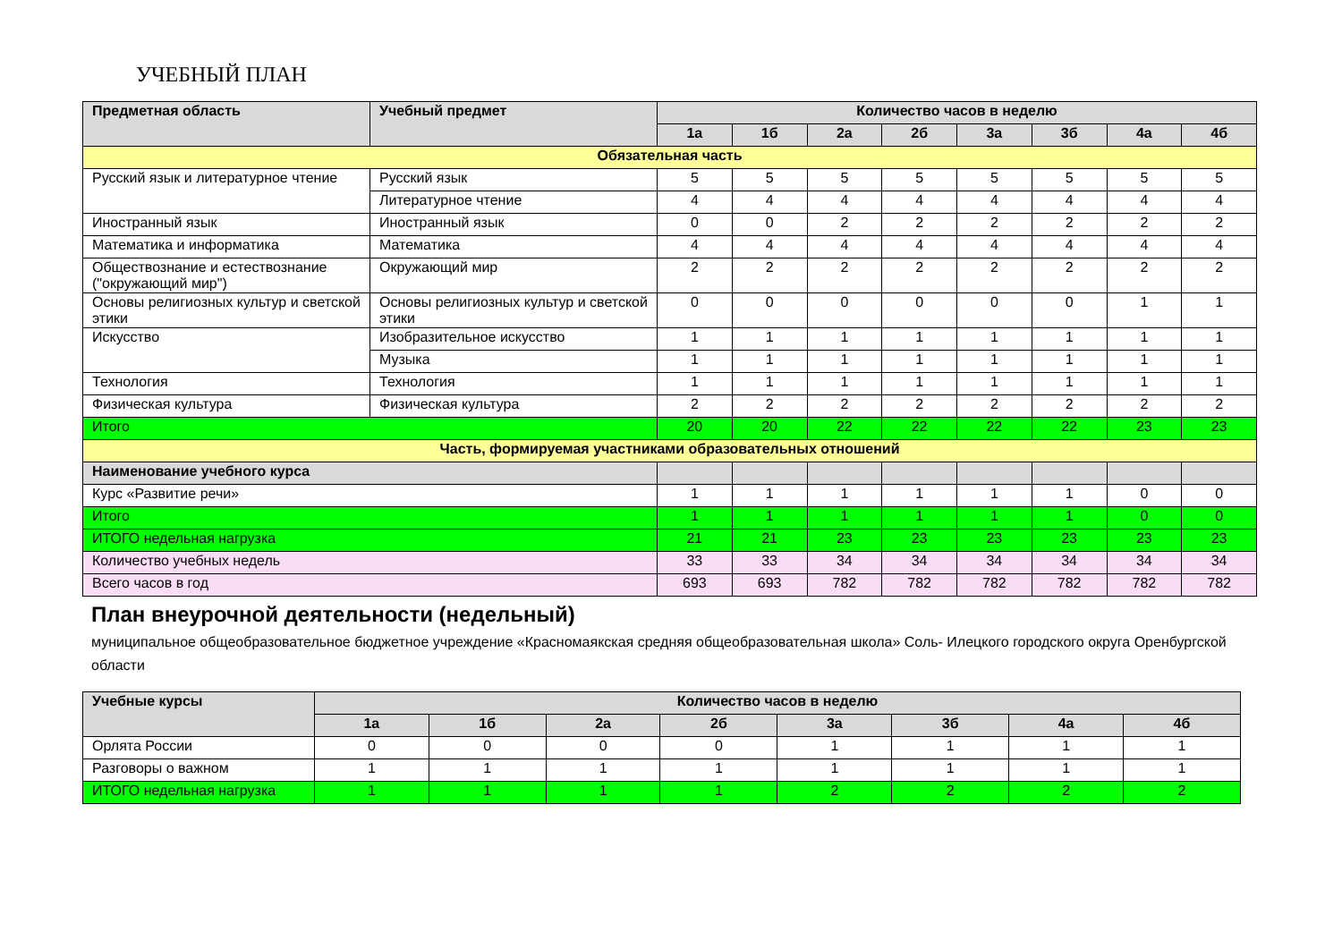УЧЕБНЫЙ ПЛАН
| Предметная область | Учебный предмет | Количество часов в неделю | | | | | | | |
| --- | --- | --- | --- | --- | --- | --- | --- | --- | --- |
| | | 1а | 1б | 2а | 2б | 3а | 3б | 4а | 4б |
| Обязательная часть | | | | | | | | | |
| Русский язык и литературное чтение | Русский язык | 5 | 5 | 5 | 5 | 5 | 5 | 5 | 5 |
| | Литературное чтение | 4 | 4 | 4 | 4 | 4 | 4 | 4 | 4 |
| Иностранный язык | Иностранный язык | 0 | 0 | 2 | 2 | 2 | 2 | 2 | 2 |
| Математика и информатика | Математика | 4 | 4 | 4 | 4 | 4 | 4 | 4 | 4 |
| Обществознание и естествознание ("окружающий мир") | Окружающий мир | 2 | 2 | 2 | 2 | 2 | 2 | 2 | 2 |
| Основы религиозных культур и светской этики | Основы религиозных культур и светской этики | 0 | 0 | 0 | 0 | 0 | 0 | 1 | 1 |
| Искусство | Изобразительное искусство | 1 | 1 | 1 | 1 | 1 | 1 | 1 | 1 |
| | Музыка | 1 | 1 | 1 | 1 | 1 | 1 | 1 | 1 |
| Технология | Технология | 1 | 1 | 1 | 1 | 1 | 1 | 1 | 1 |
| Физическая культура | Физическая культура | 2 | 2 | 2 | 2 | 2 | 2 | 2 | 2 |
| Итого | | 20 | 20 | 22 | 22 | 22 | 22 | 23 | 23 |
| Часть, формируемая участниками образовательных отношений | | | | | | | | | |
| Наименование учебного курса | | | | | | | | | |
| Курс «Развитие речи» | | 1 | 1 | 1 | 1 | 1 | 1 | 0 | 0 |
| Итого | | 1 | 1 | 1 | 1 | 1 | 1 | 0 | 0 |
| ИТОГО недельная нагрузка | | 21 | 21 | 23 | 23 | 23 | 23 | 23 | 23 |
| Количество учебных недель | | 33 | 33 | 34 | 34 | 34 | 34 | 34 | 34 |
| Всего часов в год | | 693 | 693 | 782 | 782 | 782 | 782 | 782 | 782 |
План внеурочной деятельности (недельный)
муниципальное общеобразовательное бюджетное учреждение «Красномаякская средняя общеобразовательная школа» Соль- Илецкого городского округа Оренбургской области
| Учебные курсы | Количество часов в неделю | | | | | | | |
| --- | --- | --- | --- | --- | --- | --- | --- | --- |
| | 1а | 1б | 2а | 2б | 3а | 3б | 4а | 4б |
| Орлята России | 0 | 0 | 0 | 0 | 1 | 1 | 1 | 1 |
| Разговоры о важном | 1 | 1 | 1 | 1 | 1 | 1 | 1 | 1 |
| ИТОГО недельная нагрузка | 1 | 1 | 1 | 1 | 2 | 2 | 2 | 2 |